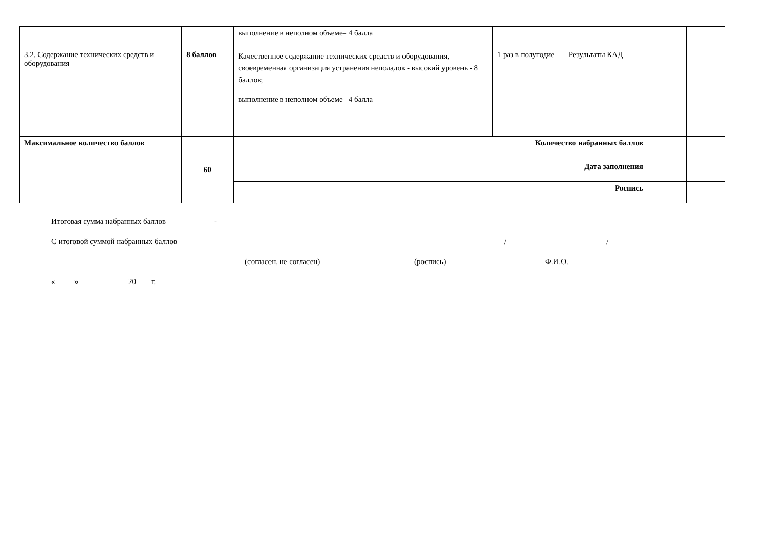| | | выполнение в неполном объеме– 4 балла | | | | |
| 3.2. Содержание технических средств и оборудования | 8 баллов | Качественное содержание технических средств и оборудования, своевременная организация устранения неполадок - высокий уровень - 8 баллов; выполнение в неполном объеме– 4 балла | 1 раз в полугодие | Результаты КАД | | |
| Максимальное количество баллов | 60 | Количество набранных баллов | | | | |
| | | Дата заполнения | | | | |
| | | Роспись | | | | |
Итоговая сумма набранных баллов -
С итоговой суммой набранных баллов ______________________ _______________ /__________________________/
(согласен, не согласен) (роспись) Ф.И.О.
«_____»_____________20____г.